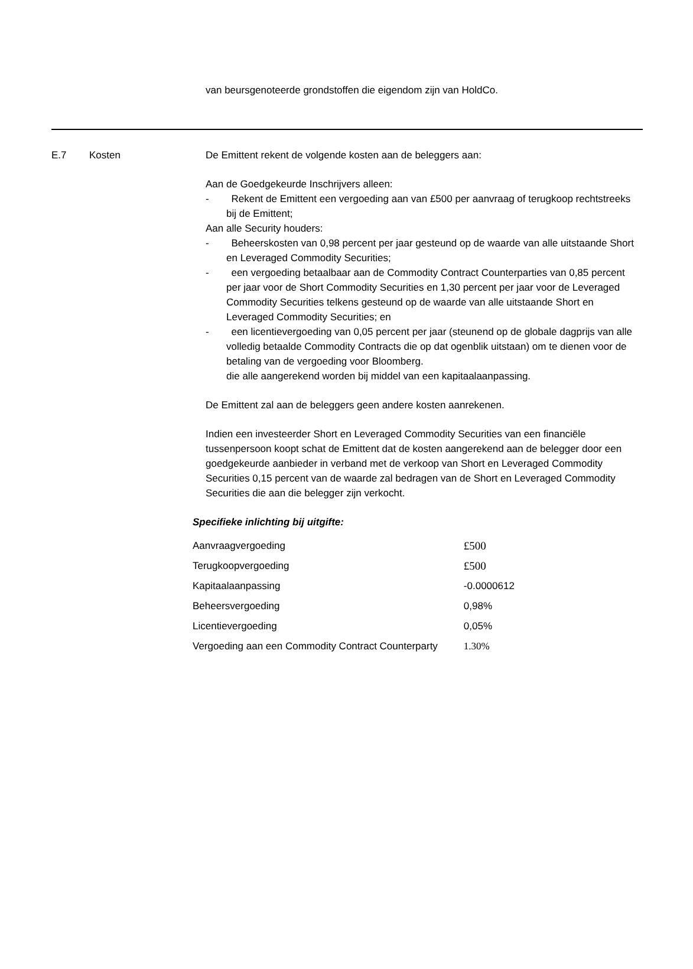van beursgenoteerde grondstoffen die eigendom zijn van HoldCo.
E.7 Kosten De Emittent rekent de volgende kosten aan de beleggers aan:
Aan de Goedgekeurde Inschrijvers alleen:
- Rekent de Emittent een vergoeding aan van £500 per aanvraag of terugkoop rechtstreeks bij de Emittent;
Aan alle Security houders:
- Beheerskosten van 0,98 percent per jaar gesteund op de waarde van alle uitstaande Short en Leveraged Commodity Securities;
- een vergoeding betaalbaar aan de Commodity Contract Counterparties van 0,85 percent per jaar voor de Short Commodity Securities en 1,30 percent per jaar voor de Leveraged Commodity Securities telkens gesteund op de waarde van alle uitstaande Short en Leveraged Commodity Securities; en
- een licentievergoeding van 0,05 percent per jaar (steunend op de globale dagprijs van alle volledig betaalde Commodity Contracts die op dat ogenblik uitstaan) om te dienen voor de betaling van de vergoeding voor Bloomberg.
die alle aangerekend worden bij middel van een kapitaalaanpassing.
De Emittent zal aan de beleggers geen andere kosten aanrekenen.
Indien een investeerder Short en Leveraged Commodity Securities van een financiële tussenpersoon koopt schat de Emittent dat de kosten aangerekend aan de belegger door een goedgekeurde aanbieder in verband met de verkoop van Short en Leveraged Commodity Securities 0,15 percent van de waarde zal bedragen van de Short en Leveraged Commodity Securities die aan die belegger zijn verkocht.
Specifieke inlichting bij uitgifte:
| Aanvraagvergoeding | £500 |
| Terugkoopvergoeding | £500 |
| Kapitaalaanpassing | -0.0000612 |
| Beheersvergoeding | 0,98% |
| Licentievergoeding | 0,05% |
| Vergoeding aan een Commodity Contract Counterparty | 1.30% |